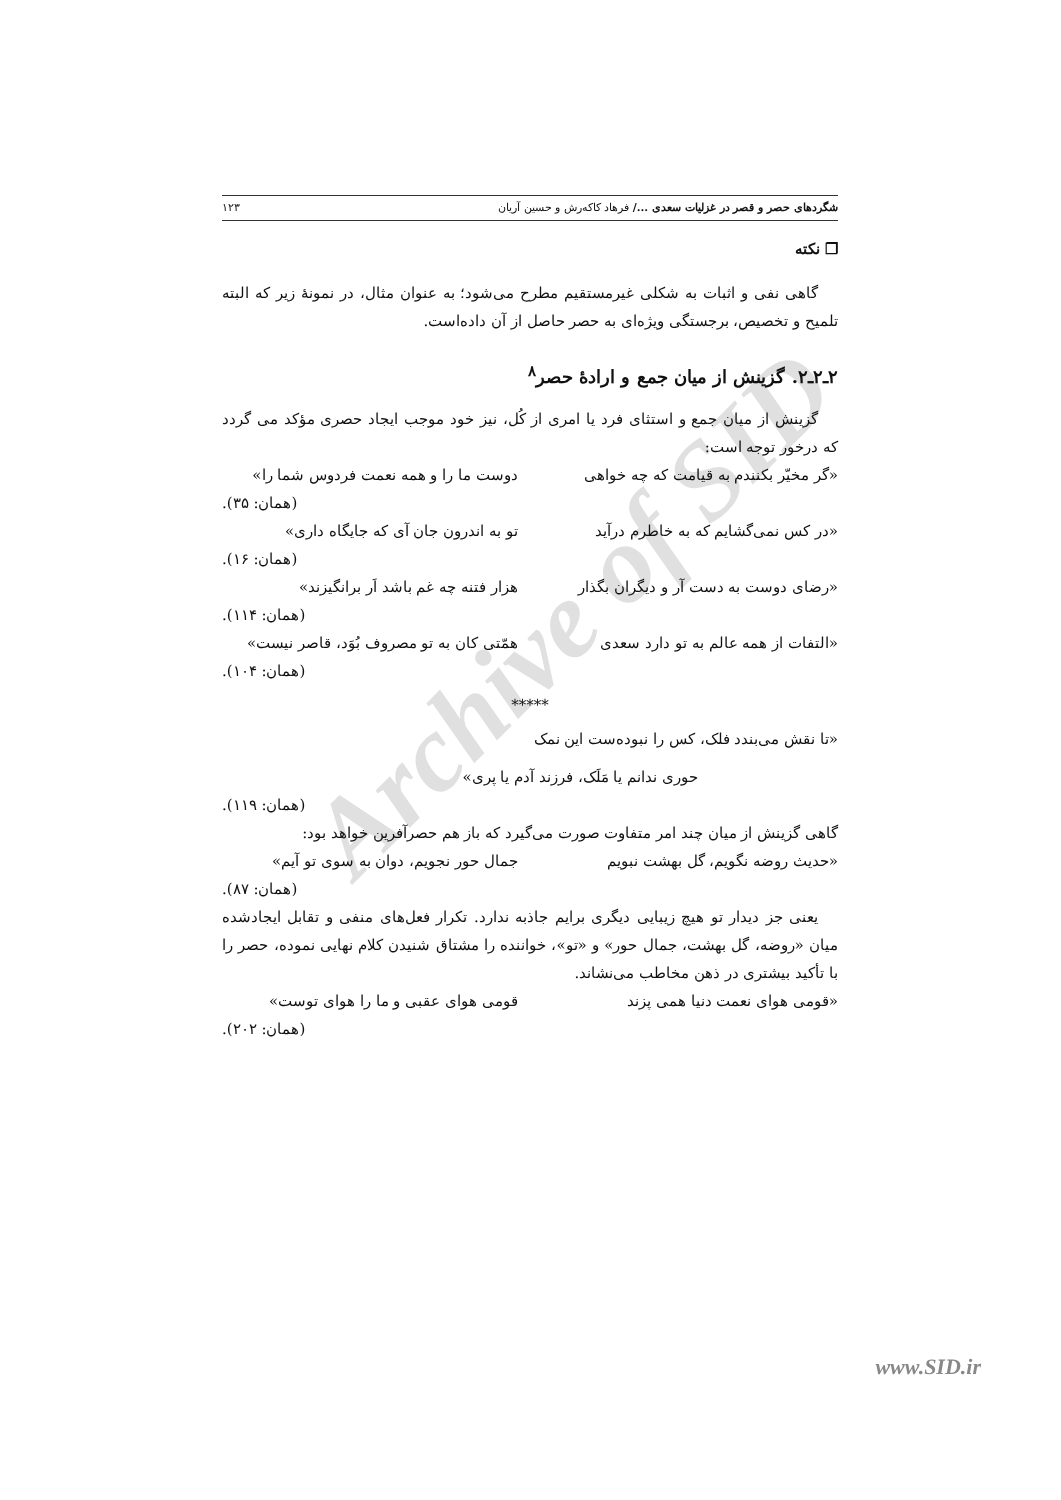Archive of SID
شگردهای حصر و قصر در غزلیات سعدی .../ فرهاد کاکه‌رش و حسین آریان ۱۲۳
❐ نکته
گاهی نفی و اثبات به شکلی غیرمستقیم مطرح می‌شود؛ به عنوان مثال، در نمونهٔ زیر که البته تلمیح و تخصیص، برجستگی ویژه‌ای به حصر حاصل از آن داده‌است.
۲ـ۲ـ۲. گزینش از میان جمع و ارادهٔ حصر<sup>۸</sup>
گزینش از میان جمع و استثای فرد یا امری از کُل، نیز خود موجب ایجاد حصری مؤکد می گردد که درخور توجه است:
«گر مخیّر بکنندم به قیامت که چه خواهی دوست ما را و همه نعمت فردوس شما را»
(همان: ۳۵).
«در کس نمی‌گشایم که به خاطرم درآید تو به اندرون جان آی که جایگاه داری»
(همان: ۱۶).
«رضای دوست به دست آر و دیگران بگذار هزار فتنه چه غم باشد اَر برانگیزند»
(همان: ۱۱۴).
«التفات از همه عالم به تو دارد سعدی همّتی کان به تو مصروف بُوَد، قاصر نیست»
(همان: ۱۰۴).
*****
«تا نقش می‌بندد فلک، کس را نبوده‌ست این نمک
حوری ندانم یا مَلَک، فرزند آدم یا پری»
(همان: ۱۱۹).
گاهی گزینش از میان چند امر متفاوت صورت می‌گیرد که باز هم حصرآفرین خواهد بود:
«حدیث روضه نگویم، گل بهشت نبویم جمال حور نجویم، دوان به سوی تو آیم»
(همان: ۸۷).
یعنی جز دیدار تو هیچ زیبایی دیگری برایم جاذبه ندارد. تکرار فعل‌های منفی و تقابل ایجادشده میان «روضه، گل بهشت، جمال حور» و «تو»، خواننده را مشتاق شنیدن کلام نهایی نموده، حصر را با تأکید بیشتری در ذهن مخاطب می‌نشاند.
«قومی هوای نعمت دنیا همی پزند قومی هوای عقبی و ما را هوای توست»
(همان: ۲۰۲).
www.SID.ir